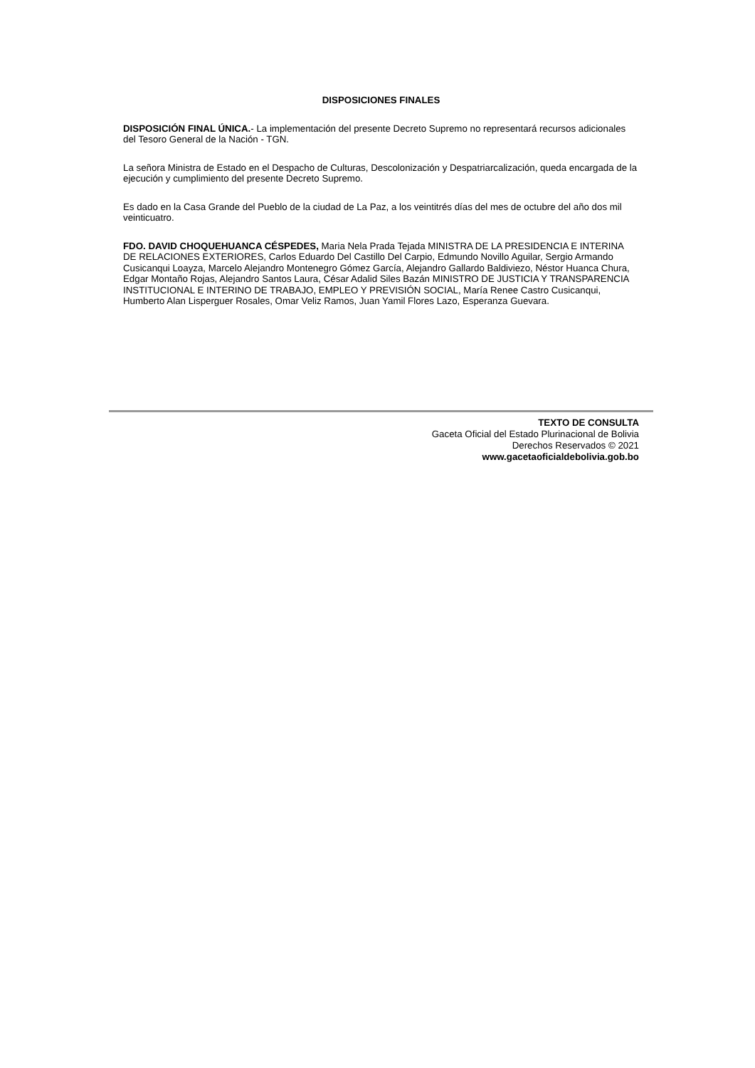DISPOSICIONES FINALES
DISPOSICIÓN FINAL ÚNICA.- La implementación del presente Decreto Supremo no representará recursos adicionales del Tesoro General de la Nación - TGN.
La señora Ministra de Estado en el Despacho de Culturas, Descolonización y Despatriarcalización, queda encargada de la ejecución y cumplimiento del presente Decreto Supremo.
Es dado en la Casa Grande del Pueblo de la ciudad de La Paz, a los veintitrés días del mes de octubre del año dos mil veinticuatro.
FDO. DAVID CHOQUEHUANCA CÉSPEDES, Maria Nela Prada Tejada MINISTRA DE LA PRESIDENCIA E INTERINA DE RELACIONES EXTERIORES, Carlos Eduardo Del Castillo Del Carpio, Edmundo Novillo Aguilar, Sergio Armando Cusicanqui Loayza, Marcelo Alejandro Montenegro Gómez García, Alejandro Gallardo Baldiviezo, Néstor Huanca Chura, Edgar Montaño Rojas, Alejandro Santos Laura, César Adalid Siles Bazán MINISTRO DE JUSTICIA Y TRANSPARENCIA INSTITUCIONAL E INTERINO DE TRABAJO, EMPLEO Y PREVISIÓN SOCIAL, María Renee Castro Cusicanqui, Humberto Alan Lisperguer Rosales, Omar Veliz Ramos, Juan Yamil Flores Lazo, Esperanza Guevara.
TEXTO DE CONSULTA
Gaceta Oficial del Estado Plurinacional de Bolivia
Derechos Reservados © 2021
www.gacetaoficialdebolivia.gob.bo